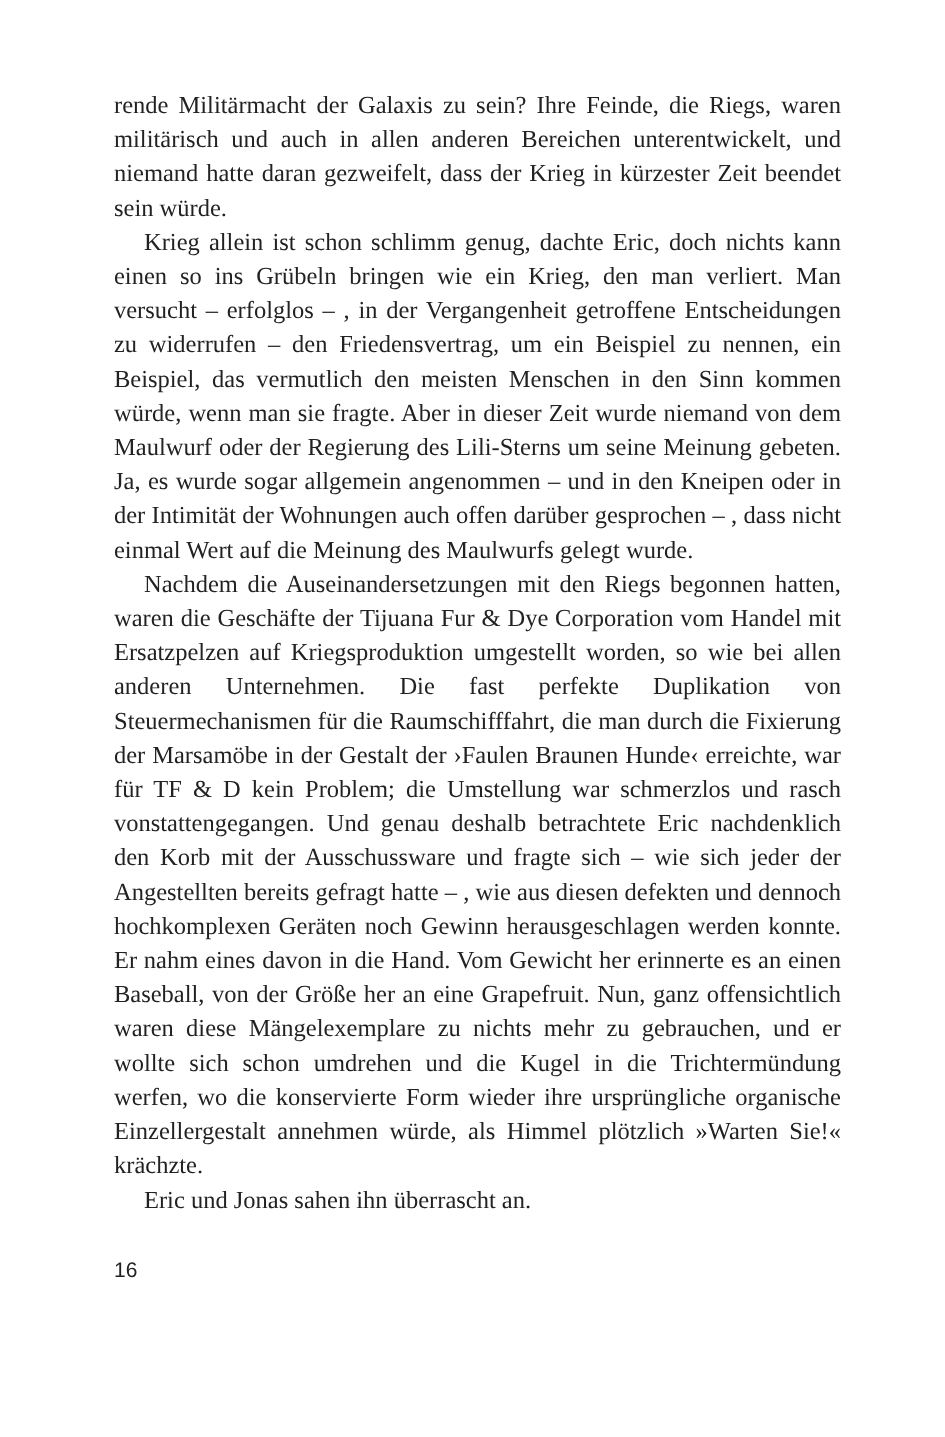rende Militärmacht der Galaxis zu sein? Ihre Feinde, die Riegs, waren militärisch und auch in allen anderen Bereichen unterentwickelt, und niemand hatte daran gezweifelt, dass der Krieg in kürzester Zeit beendet sein würde.
Krieg allein ist schon schlimm genug, dachte Eric, doch nichts kann einen so ins Grübeln bringen wie ein Krieg, den man verliert. Man versucht – erfolglos – , in der Vergangenheit getroffene Entscheidungen zu widerrufen – den Friedensvertrag, um ein Beispiel zu nennen, ein Beispiel, das vermutlich den meisten Menschen in den Sinn kommen würde, wenn man sie fragte. Aber in dieser Zeit wurde niemand von dem Maulwurf oder der Regierung des Lili-Sterns um seine Meinung gebeten. Ja, es wurde sogar allgemein angenommen – und in den Kneipen oder in der Intimität der Wohnungen auch offen darüber gesprochen – , dass nicht einmal Wert auf die Meinung des Maulwurfs gelegt wurde.
Nachdem die Auseinandersetzungen mit den Riegs begonnen hatten, waren die Geschäfte der Tijuana Fur & Dye Corporation vom Handel mit Ersatzpelzen auf Kriegsproduktion umgestellt worden, so wie bei allen anderen Unternehmen. Die fast perfekte Duplikation von Steuermechanismen für die Raumschifffahrt, die man durch die Fixierung der Marsamöbe in der Gestalt der ›Faulen Braunen Hunde‹ erreichte, war für TF & D kein Problem; die Umstellung war schmerzlos und rasch vonstattengegangen. Und genau deshalb betrachtete Eric nachdenklich den Korb mit der Ausschussware und fragte sich – wie sich jeder der Angestellten bereits gefragt hatte – , wie aus diesen defekten und dennoch hochkomplexen Geräten noch Gewinn herausgeschlagen werden konnte. Er nahm eines davon in die Hand. Vom Gewicht her erinnerte es an einen Baseball, von der Größe her an eine Grapefruit. Nun, ganz offensichtlich waren diese Mängelexemplare zu nichts mehr zu gebrauchen, und er wollte sich schon umdrehen und die Kugel in die Trichtermündung werfen, wo die konservierte Form wieder ihre ursprüngliche organische Einzellergestalt annehmen würde, als Himmel plötzlich »Warten Sie!« krächzte.
Eric und Jonas sahen ihn überrascht an.
16